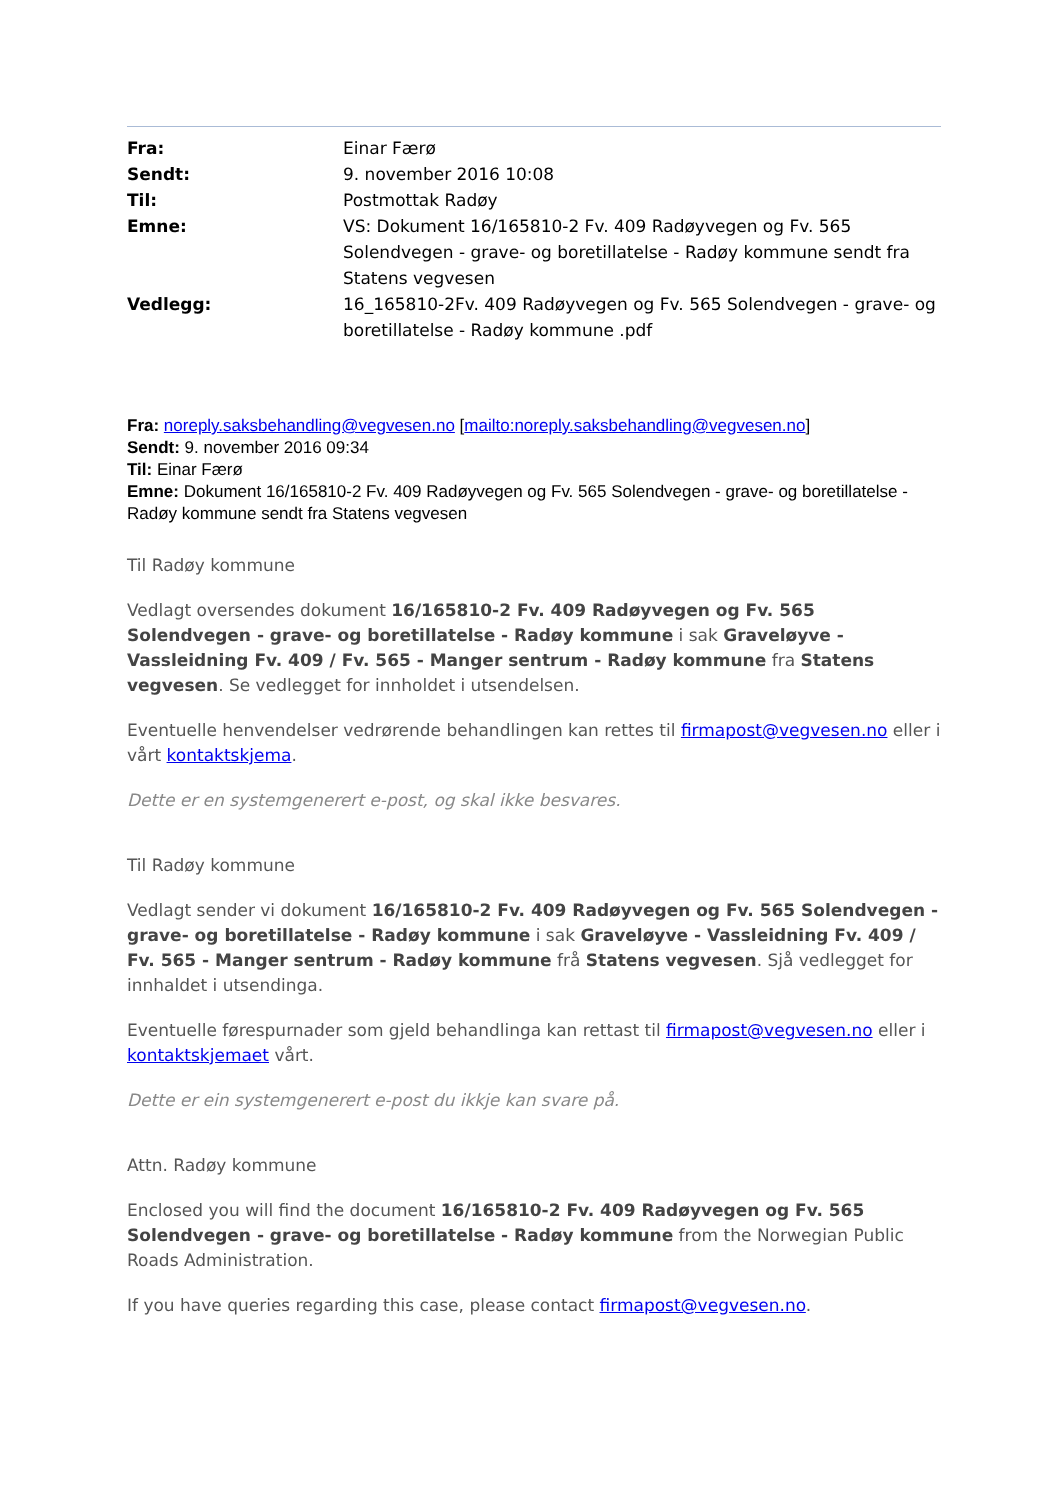Fra:
Einar Færø
Sendt:
9. november 2016 10:08
Til:
Postmottak Radøy
Emne:
VS: Dokument 16/165810-2 Fv. 409 Radøyvegen og Fv. 565 Solendvegen - grave- og boretillatelse - Radøy kommune sendt fra Statens vegvesen
Vedlegg:
16_165810-2Fv. 409 Radøyvegen og Fv. 565 Solendvegen - grave- og boretillatelse - Radøy kommune .pdf
Fra: noreply.saksbehandling@vegvesen.no [mailto:noreply.saksbehandling@vegvesen.no]
Sendt: 9. november 2016 09:34
Til: Einar Færø
Emne: Dokument 16/165810-2 Fv. 409 Radøyvegen og Fv. 565 Solendvegen - grave- og boretillatelse - Radøy kommune sendt fra Statens vegvesen
Til Radøy kommune
Vedlagt oversendes dokument 16/165810-2 Fv. 409 Radøyvegen og Fv. 565 Solendvegen - grave- og boretillatelse - Radøy kommune i sak Graveløyve - Vassleidning Fv. 409 / Fv. 565 - Manger sentrum - Radøy kommune fra Statens vegvesen. Se vedlegget for innholdet i utsendelsen.
Eventuelle henvendelser vedrørende behandlingen kan rettes til firmapost@vegvesen.no eller i vårt kontaktskjema.
Dette er en systemgenerert e-post, og skal ikke besvares.
Til Radøy kommune
Vedlagt sender vi dokument 16/165810-2 Fv. 409 Radøyvegen og Fv. 565 Solendvegen - grave- og boretillatelse - Radøy kommune i sak Graveløyve - Vassleidning Fv. 409 / Fv. 565 - Manger sentrum - Radøy kommune frå Statens vegvesen. Sjå vedlegget for innhaldet i utsendinga.
Eventuelle førespurnader som gjeld behandlinga kan rettast til firmapost@vegvesen.no eller i kontaktskjemaet vårt.
Dette er ein systemgenerert e-post du ikkje kan svare på.
Attn. Radøy kommune
Enclosed you will find the document 16/165810-2 Fv. 409 Radøyvegen og Fv. 565 Solendvegen - grave- og boretillatelse - Radøy kommune from the Norwegian Public Roads Administration.
If you have queries regarding this case, please contact firmapost@vegvesen.no.